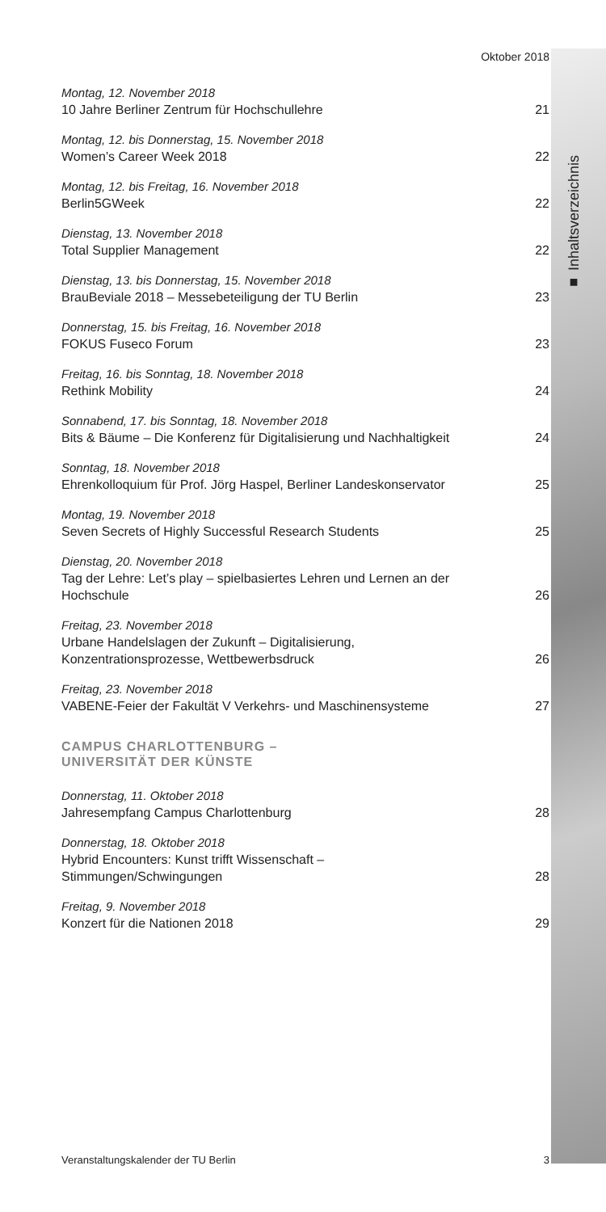■ Inhaltsverzeichnis
Oktober 2018
Montag, 12. November 2018
10 Jahre Berliner Zentrum für Hochschullehre 21
Montag, 12. bis Donnerstag, 15. November 2018
Women’s Career Week 2018 22
Montag, 12. bis Freitag, 16. November 2018
Berlin5GWeek 22
Dienstag, 13. November 2018
Total Supplier Management 22
Dienstag, 13. bis Donnerstag, 15. November 2018
BrauBeviale 2018 – Messebeteiligung der TU Berlin 23
Donnerstag, 15. bis Freitag, 16. November 2018
FOKUS Fuseco Forum 23
Freitag, 16. bis Sonntag, 18. November 2018
Rethink Mobility 24
Sonnabend, 17. bis Sonntag, 18. November 2018
Bits & Bäume – Die Konferenz für Digitalisierung und Nachhaltigkeit 24
Sonntag, 18. November 2018
Ehrenkolloquium für Prof. Jörg Haspel, Berliner Landeskonservator 25
Montag, 19. November 2018
Seven Secrets of Highly Successful Research Students 25
Dienstag, 20. November 2018
Tag der Lehre: Let’s play – spielbasiertes Lehren und Lernen an der Hochschule 26
Freitag, 23. November 2018
Urbane Handelslagen der Zukunft – Digitalisierung, Konzentrationsprozesse, Wettbewerbsdruck 26
Freitag, 23. November 2018
VABENE-Feier der Fakultät V Verkehrs- und Maschinensysteme 27
CAMPUS CHARLOTTENBURG –
UNIVERSITÄT DER KÜNSTE
Donnerstag, 11. Oktober 2018
Jahresempfang Campus Charlottenburg 28
Donnerstag, 18. Oktober 2018
Hybrid Encounters: Kunst trifft Wissenschaft – Stimmungen/Schwingungen 28
Freitag, 9. November 2018
Konzert für die Nationen 2018 29
Veranstaltungskalender der TU Berlin 3